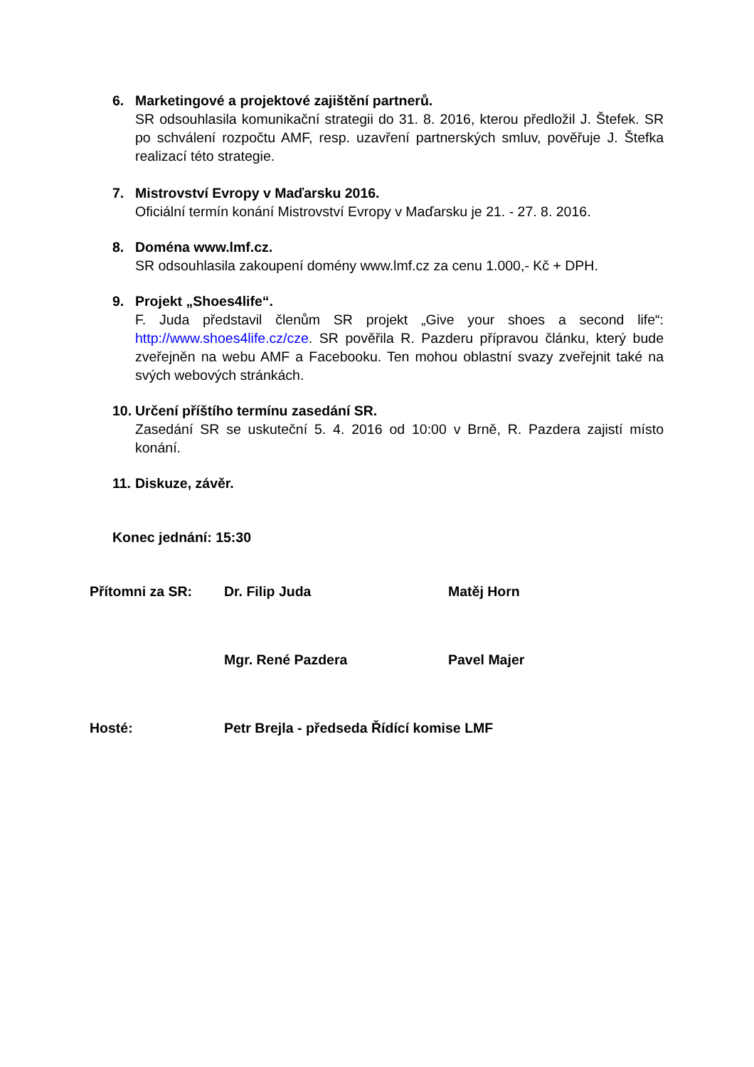6. Marketingové a projektové zajištění partnerů.
SR odsouhlasila komunikační strategii do 31. 8. 2016, kterou předložil J. Štefek. SR po schválení rozpočtu AMF, resp. uzavření partnerských smluv, pověřuje J. Štefka realizací této strategie.
7. Mistrovství Evropy v Maďarsku 2016.
Oficiální termín konání Mistrovství Evropy v Maďarsku je 21. - 27. 8. 2016.
8. Doména www.lmf.cz.
SR odsouhlasila zakoupení domény www.lmf.cz za cenu 1.000,- Kč + DPH.
9. Projekt „Shoes4life“.
F. Juda představil členům SR projekt „Give your shoes a second life“: http://www.shoes4life.cz/cze. SR pověřila R. Pazderu přípravou článku, který bude zveřejněn na webu AMF a Facebooku. Ten mohou oblastní svazy zveřejnit také na svých webových stránkách.
10. Určení příštího termínu zasedání SR.
Zasedání SR se uskuteční 5. 4. 2016 od 10:00 v Brně, R. Pazdera zajistí místo konání.
11. Diskuze, závěr.
Konec jednání: 15:30
Přítomni za SR: Dr. Filip Juda Matěj Horn
Mgr. René Pazdera Pavel Majer
Hosté: Petr Brejla - předseda Řídící komise LMF